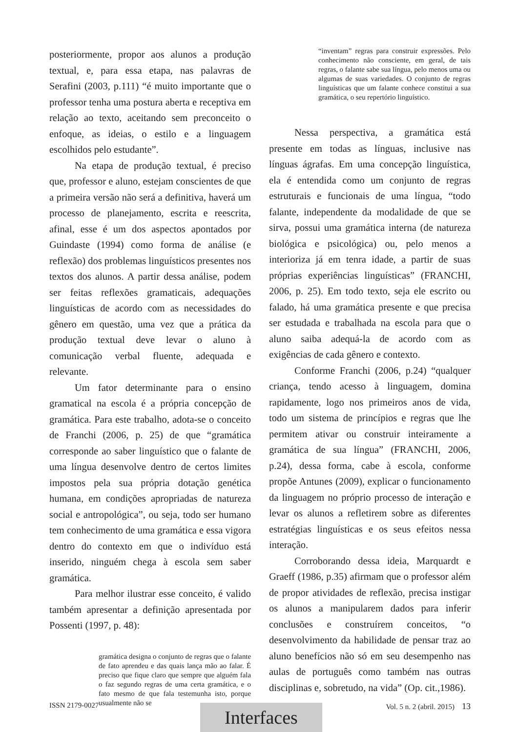posteriormente, propor aos alunos a produção textual, e, para essa etapa, nas palavras de Serafini (2003, p.111) “é muito importante que o professor tenha uma postura aberta e receptiva em relação ao texto, aceitando sem preconceito o enfoque, as ideias, o estilo e a linguagem escolhidos pelo estudante”.
Na etapa de produção textual, é preciso que, professor e aluno, estejam conscientes de que a primeira versão não será a definitiva, haverá um processo de planejamento, escrita e reescrita, afinal, esse é um dos aspectos apontados por Guindaste (1994) como forma de análise (e reflexão) dos problemas linguísticos presentes nos textos dos alunos. A partir dessa análise, podem ser feitas reflexões gramaticais, adequações linguísticas de acordo com as necessidades do gênero em questão, uma vez que a prática da produção textual deve levar o aluno à comunicação verbal fluente, adequada e relevante.
Um fator determinante para o ensino gramatical na escola é a própria concepção de gramática. Para este trabalho, adota-se o conceito de Franchi (2006, p. 25) de que “gramática corresponde ao saber linguístico que o falante de uma língua desenvolve dentro de certos limites impostos pela sua própria dotação genética humana, em condições apropriadas de natureza social e antropológica”, ou seja, todo ser humano tem conhecimento de uma gramática e essa vigora dentro do contexto em que o indivíduo está inserido, ninguém chega à escola sem saber gramática.
Para melhor ilustrar esse conceito, é valido também apresentar a definição apresentada por Possenti (1997, p. 48):
gramática designa o conjunto de regras que o falante de fato aprendeu e das quais lança mão ao falar. É preciso que fique claro que sempre que alguém fala o faz segundo regras de uma certa gramática, e o fato mesmo de que fala testemunha isto, porque usualmente não se
“inventam” regras para construir expressões. Pelo conhecimento não consciente, em geral, de tais regras, o falante sabe sua língua, pelo menos uma ou algumas de suas variedades. O conjunto de regras linguísticas que um falante conhece constitui a sua gramática, o seu repertório linguístico.
Nessa perspectiva, a gramática está presente em todas as línguas, inclusive nas línguas ágrafas. Em uma concepção linguística, ela é entendida como um conjunto de regras estruturais e funcionais de uma língua, “todo falante, independente da modalidade de que se sirva, possui uma gramática interna (de natureza biológica e psicológica) ou, pelo menos a interioriza já em tenra idade, a partir de suas próprias experiências linguísticas” (FRANCHI, 2006, p. 25). Em todo texto, seja ele escrito ou falado, há uma gramática presente e que precisa ser estudada e trabalhada na escola para que o aluno saiba adequá-la de acordo com as exigências de cada gênero e contexto.
Conforme Franchi (2006, p.24) “qualquer criança, tendo acesso à linguagem, domina rapidamente, logo nos primeiros anos de vida, todo um sistema de princípios e regras que lhe permitem ativar ou construir inteiramente a gramática de sua língua” (FRANCHI, 2006, p.24), dessa forma, cabe à escola, conforme propõe Antunes (2009), explicar o funcionamento da linguagem no próprio processo de interação e levar os alunos a refletirem sobre as diferentes estratégias linguísticas e os seus efeitos nessa interação.
Corroborando dessa ideia, Marquardt e Graeff (1986, p.35) afirmam que o professor além de propor atividades de reflexão, precisa instigar os alunos a manipularem dados para inferir conclusões e construírem conceitos, “o desenvolvimento da habilidade de pensar traz ao aluno benefícios não só em seu desempenho nas aulas de português como também nas outras disciplinas e, sobretudo, na vida” (Op. cit.,1986).
ISSN 2179-0027 Vol. 5 n. 2 (abril. 2015) 13 Interfaces